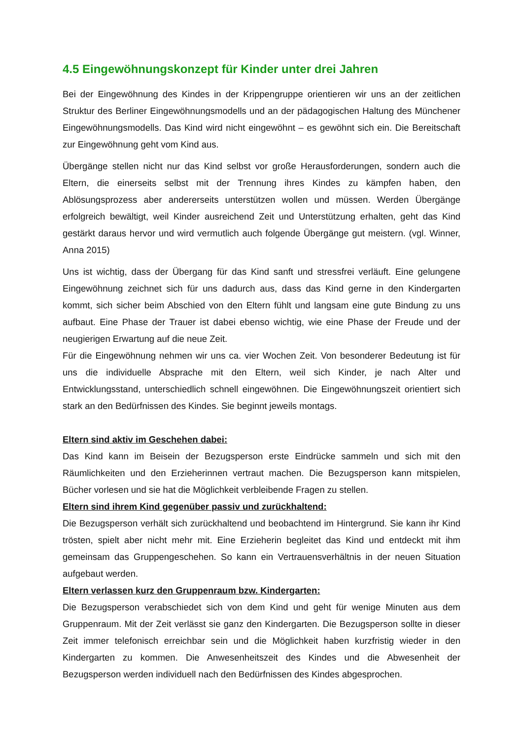4.5 Eingewöhnungskonzept für Kinder unter drei Jahren
Bei der Eingewöhnung des Kindes in der Krippengruppe orientieren wir uns an der zeitlichen Struktur des Berliner Eingewöhnungsmodells und an der pädagogischen Haltung des Münchener Eingewöhnungsmodells. Das Kind wird nicht eingewöhnt – es gewöhnt sich ein. Die Bereitschaft zur Eingewöhnung geht vom Kind aus.
Übergänge stellen nicht nur das Kind selbst vor große Herausforderungen, sondern auch die Eltern, die einerseits selbst mit der Trennung ihres Kindes zu kämpfen haben, den Ablösungsprozess aber andererseits unterstützen wollen und müssen. Werden Übergänge erfolgreich bewältigt, weil Kinder ausreichend Zeit und Unterstützung erhalten, geht das Kind gestärkt daraus hervor und wird vermutlich auch folgende Übergänge gut meistern. (vgl. Winner, Anna 2015)
Uns ist wichtig, dass der Übergang für das Kind sanft und stressfrei verläuft. Eine gelungene Eingewöhnung zeichnet sich für uns dadurch aus, dass das Kind gerne in den Kindergarten kommt, sich sicher beim Abschied von den Eltern fühlt und langsam eine gute Bindung zu uns aufbaut. Eine Phase der Trauer ist dabei ebenso wichtig, wie eine Phase der Freude und der neugierigen Erwartung auf die neue Zeit.
Für die Eingewöhnung nehmen wir uns ca. vier Wochen Zeit. Von besonderer Bedeutung ist für uns die individuelle Absprache mit den Eltern, weil sich Kinder, je nach Alter und Entwicklungsstand, unterschiedlich schnell eingewöhnen. Die Eingewöhnungszeit orientiert sich stark an den Bedürfnissen des Kindes. Sie beginnt jeweils montags.
Eltern sind aktiv im Geschehen dabei:
Das Kind kann im Beisein der Bezugsperson erste Eindrücke sammeln und sich mit den Räumlichkeiten und den Erzieherinnen vertraut machen. Die Bezugsperson kann mitspielen, Bücher vorlesen und sie hat die Möglichkeit verbleibende Fragen zu stellen.
Eltern sind ihrem Kind gegenüber passiv und zurückhaltend:
Die Bezugsperson verhält sich zurückhaltend und beobachtend im Hintergrund. Sie kann ihr Kind trösten, spielt aber nicht mehr mit. Eine Erzieherin begleitet das Kind und entdeckt mit ihm gemeinsam das Gruppengeschehen. So kann ein Vertrauensverhältnis in der neuen Situation aufgebaut werden.
Eltern verlassen kurz den Gruppenraum bzw. Kindergarten:
Die Bezugsperson verabschiedet sich von dem Kind und geht für wenige Minuten aus dem Gruppenraum. Mit der Zeit verlässt sie ganz den Kindergarten. Die Bezugsperson sollte in dieser Zeit immer telefonisch erreichbar sein und die Möglichkeit haben kurzfristig wieder in den Kindergarten zu kommen. Die Anwesenheitszeit des Kindes und die Abwesenheit der Bezugsperson werden individuell nach den Bedürfnissen des Kindes abgesprochen.